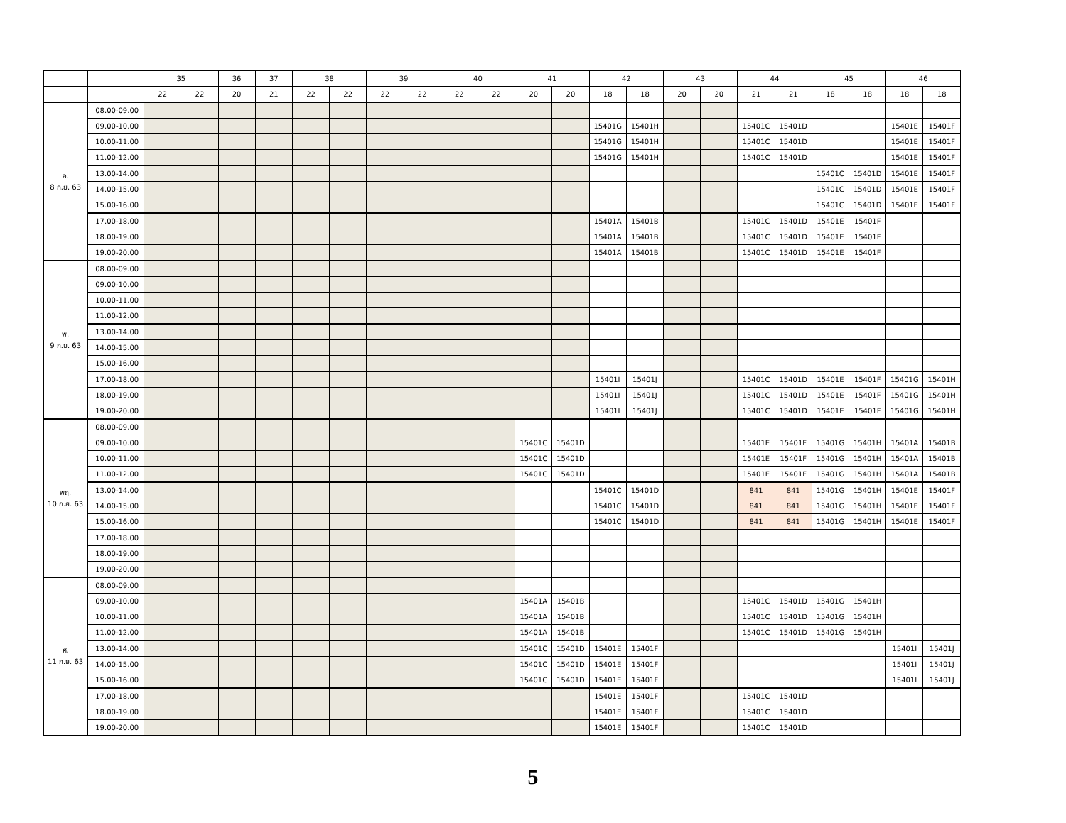| | | 35 | | 36 | 37 | 38 | | 39 | | 40 | | 41 | | 42 | | 43 | | 44 | | 45 | | 46 | |
| --- | --- | --- | --- | --- | --- | --- | --- | --- | --- | --- | --- | --- | --- | --- | --- | --- | --- | --- | --- | --- | --- | --- | --- |
| | | 22 | 22 | 20 | 21 | 22 | 22 | 22 | 22 | 22 | 22 | 20 | 20 | 18 | 18 | 20 | 20 | 21 | 21 | 18 | 18 | 18 | 18 |
| อ. 8 ก.ย. 63 | 08.00-09.00 | | | | | | | | | | | | | | | | | | | | | | |
| | 09.00-10.00 | | | | | | | | | | | | | 15401G | 15401H | | | 15401C | 15401D | | | 15401E | 15401F |
| | 10.00-11.00 | | | | | | | | | | | | | 15401G | 15401H | | | 15401C | 15401D | | | 15401E | 15401F |
| | 11.00-12.00 | | | | | | | | | | | | | 15401G | 15401H | | | 15401C | 15401D | | | 15401E | 15401F |
| | 13.00-14.00 | | | | | | | | | | | | | | | | | | | 15401C | 15401D | 15401E | 15401F |
| | 14.00-15.00 | | | | | | | | | | | | | | | | | | | 15401C | 15401D | 15401E | 15401F |
| | 15.00-16.00 | | | | | | | | | | | | | | | | | | | 15401C | 15401D | 15401E | 15401F |
| | 17.00-18.00 | | | | | | | | | | | | | 15401A | 15401B | | | 15401C | 15401D | 15401E | 15401F | | |
| | 18.00-19.00 | | | | | | | | | | | | | 15401A | 15401B | | | 15401C | 15401D | 15401E | 15401F | | |
| | 19.00-20.00 | | | | | | | | | | | | | 15401A | 15401B | | | 15401C | 15401D | 15401E | 15401F | | |
| พ. 9 ก.ย. 63 | 08.00-09.00 | | | | | | | | | | | | | | | | | | | | | | |
| | 09.00-10.00 | | | | | | | | | | | | | | | | | | | | | | |
| | 10.00-11.00 | | | | | | | | | | | | | | | | | | | | | | |
| | 11.00-12.00 | | | | | | | | | | | | | | | | | | | | | | |
| | 13.00-14.00 | | | | | | | | | | | | | | | | | | | | | | |
| | 14.00-15.00 | | | | | | | | | | | | | | | | | | | | | | |
| | 15.00-16.00 | | | | | | | | | | | | | | | | | | | | | | |
| | 17.00-18.00 | | | | | | | | | | | | | 15401I | 15401J | | | 15401C | 15401D | 15401E | 15401F | 15401G | 15401H |
| | 18.00-19.00 | | | | | | | | | | | | | 15401I | 15401J | | | 15401C | 15401D | 15401E | 15401F | 15401G | 15401H |
| | 19.00-20.00 | | | | | | | | | | | | | 15401I | 15401J | | | 15401C | 15401D | 15401E | 15401F | 15401G | 15401H |
| พฤ. 10 ก.ย. 63 | 08.00-09.00 | | | | | | | | | | | | | | | | | | | | | | |
| | 09.00-10.00 | | | | | | | | | | | 15401C | 15401D | | | | | 15401E | 15401F | 15401G | 15401H | 15401A | 15401B |
| | 10.00-11.00 | | | | | | | | | | | 15401C | 15401D | | | | | 15401E | 15401F | 15401G | 15401H | 15401A | 15401B |
| | 11.00-12.00 | | | | | | | | | | | 15401C | 15401D | | | | | 15401E | 15401F | 15401G | 15401H | 15401A | 15401B |
| | 13.00-14.00 | | | | | | | | | | | | | 15401C | 15401D | | | 841 | 841 | 15401G | 15401H | 15401E | 15401F |
| | 14.00-15.00 | | | | | | | | | | | | | 15401C | 15401D | | | 841 | 841 | 15401G | 15401H | 15401E | 15401F |
| | 15.00-16.00 | | | | | | | | | | | | | 15401C | 15401D | | | 841 | 841 | 15401G | 15401H | 15401E | 15401F |
| | 17.00-18.00 | | | | | | | | | | | | | | | | | | | | | | |
| | 18.00-19.00 | | | | | | | | | | | | | | | | | | | | | | |
| | 19.00-20.00 | | | | | | | | | | | | | | | | | | | | | | |
| ศ. 11 ก.ย. 63 | 08.00-09.00 | | | | | | | | | | | | | | | | | | | | | | |
| | 09.00-10.00 | | | | | | | | | | | 15401A | 15401B | | | | | 15401C | 15401D | 15401G | 15401H | | |
| | 10.00-11.00 | | | | | | | | | | | 15401A | 15401B | | | | | 15401C | 15401D | 15401G | 15401H | | |
| | 11.00-12.00 | | | | | | | | | | | 15401A | 15401B | | | | | 15401C | 15401D | 15401G | 15401H | | |
| | 13.00-14.00 | | | | | | | | | | | 15401C | 15401D | 15401E | 15401F | | | | | | | 15401I | 15401J |
| | 14.00-15.00 | | | | | | | | | | | 15401C | 15401D | 15401E | 15401F | | | | | | | 15401I | 15401J |
| | 15.00-16.00 | | | | | | | | | | | 15401C | 15401D | 15401E | 15401F | | | | | | | 15401I | 15401J |
| | 17.00-18.00 | | | | | | | | | | | | | 15401E | 15401F | | | 15401C | 15401D | | | | |
| | 18.00-19.00 | | | | | | | | | | | | | 15401E | 15401F | | | 15401C | 15401D | | | | |
| | 19.00-20.00 | | | | | | | | | | | | | 15401E | 15401F | | | 15401C | 15401D | | | | |
5